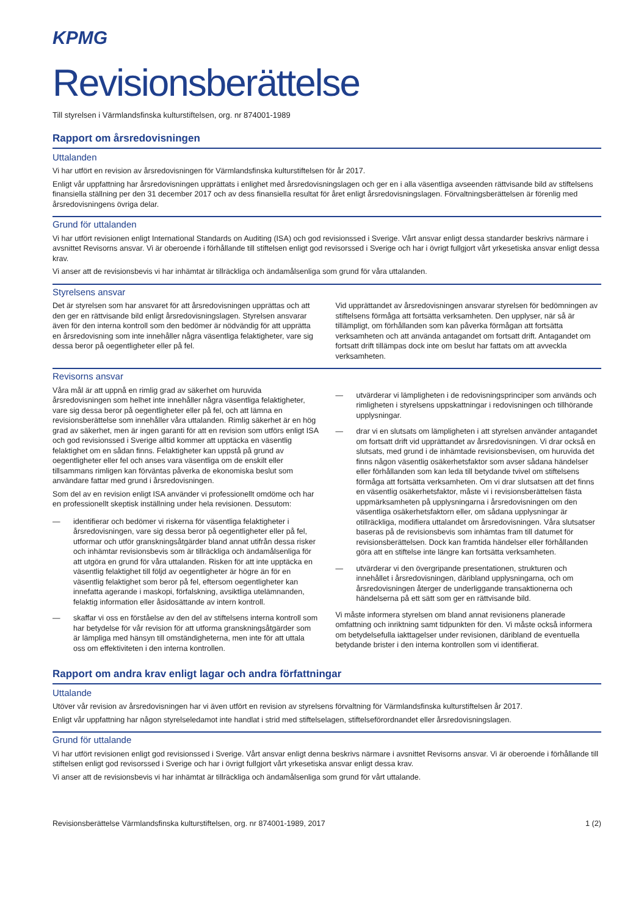KPMG
Revisionsberättelse
Till styrelsen i Värmlandsfinska kulturstiftelsen, org. nr 874001-1989
Rapport om årsredovisningen
Uttalanden
Vi har utfört en revision av årsredovisningen för Värmlandsfinska kulturstiftelsen för år 2017.
Enligt vår uppfattning har årsredovisningen upprättats i enlighet med årsredovisningslagen och ger en i alla väsentliga avseenden rättvisande bild av stiftelsens finansiella ställning per den 31 december 2017 och av dess finansiella resultat för året enligt årsredovisningslagen. Förvaltningsberättelsen är förenlig med årsredovisningens övriga delar.
Grund för uttalanden
Vi har utfört revisionen enligt International Standards on Auditing (ISA) och god revisionssed i Sverige. Vårt ansvar enligt dessa standarder beskrivs närmare i avsnittet Revisorns ansvar. Vi är oberoende i förhållande till stiftelsen enligt god revisorssed i Sverige och har i övrigt fullgjort vårt yrkesetiska ansvar enligt dessa krav.
Vi anser att de revisionsbevis vi har inhämtat är tillräckliga och ändamålsenliga som grund för våra uttalanden.
Styrelsens ansvar
Det är styrelsen som har ansvaret för att årsredovisningen upprättas och att den ger en rättvisande bild enligt årsredovisningslagen. Styrelsen ansvarar även för den interna kontroll som den bedömer är nödvändig för att upprätta en årsredovisning som inte innehåller några väsentliga felaktigheter, vare sig dessa beror på oegentligheter eller på fel.
Vid upprättandet av årsredovisningen ansvarar styrelsen för bedömningen av stiftelsens förmåga att fortsätta verksamheten. Den upplyser, när så är tillämpligt, om förhållanden som kan påverka förmågan att fortsätta verksamheten och att använda antagandet om fortsatt drift. Antagandet om fortsatt drift tillämpas dock inte om beslut har fattats om att avveckla verksamheten.
Revisorns ansvar
Våra mål är att uppnå en rimlig grad av säkerhet om huruvida årsredovisningen som helhet inte innehåller några väsentliga felaktigheter, vare sig dessa beror på oegentligheter eller på fel, och att lämna en revisionsberättelse som innehåller våra uttalanden. Rimlig säkerhet är en hög grad av säkerhet, men är ingen garanti för att en revision som utförs enligt ISA och god revisionssed i Sverige alltid kommer att upptäcka en väsentlig felaktighet om en sådan finns. Felaktigheter kan uppstå på grund av oegentligheter eller fel och anses vara väsentliga om de enskilt eller tillsammans rimligen kan förväntas påverka de ekonomiska beslut som användare fattar med grund i årsredovisningen.
Som del av en revision enligt ISA använder vi professionellt omdöme och har en professionellt skeptisk inställning under hela revisionen. Dessutom:
— identifierar och bedömer vi riskerna för väsentliga felaktigheter i årsredovisningen, vare sig dessa beror på oegentligheter eller på fel, utformar och utför granskningsåtgärder bland annat utifrån dessa risker och inhämtar revisionsbevis som är tillräckliga och ändamålsenliga för att utgöra en grund för våra uttalanden. Risken för att inte upptäcka en väsentlig felaktighet till följd av oegentligheter är högre än för en väsentlig felaktighet som beror på fel, eftersom oegentligheter kan innefatta agerande i maskopi, förfalskning, avsiktliga utelämnanden, felaktig information eller åsidosättande av intern kontroll.
— skaffar vi oss en förståelse av den del av stiftelsens interna kontroll som har betydelse för vår revision för att utforma granskningsåtgärder som är lämpliga med hänsyn till omständigheterna, men inte för att uttala oss om effektiviteten i den interna kontrollen.
— utvärderar vi lämpligheten i de redovisningsprinciper som används och rimligheten i styrelsens uppskattningar i redovisningen och tillhörande upplysningar.
— drar vi en slutsats om lämpligheten i att styrelsen använder antagandet om fortsatt drift vid upprättandet av årsredovisningen. Vi drar också en slutsats, med grund i de inhämtade revisionsbevisen, om huruvida det finns någon väsentlig osäkerhetsfaktor som avser sådana händelser eller förhållanden som kan leda till betydande tvivel om stiftelsens förmåga att fortsätta verksamheten. Om vi drar slutsatsen att det finns en väsentlig osäkerhetsfaktor, måste vi i revisionsberättelsen fästa uppmärksamheten på upplysningarna i årsredovisningen om den väsentliga osäkerhetsfaktorn eller, om sådana upplysningar är otillräckliga, modifiera uttalandet om årsredovisningen. Våra slutsatser baseras på de revisionsbevis som inhämtas fram till datumet för revisionsberättelsen. Dock kan framtida händelser eller förhållanden göra att en stiftelse inte längre kan fortsätta verksamheten.
— utvärderar vi den övergripande presentationen, strukturen och innehållet i årsredovisningen, däribland upplysningarna, och om årsredovisningen återger de underliggande transaktionerna och händelserna på ett sätt som ger en rättvisande bild.
Vi måste informera styrelsen om bland annat revisionens planerade omfattning och inriktning samt tidpunkten för den. Vi måste också informera om betydelsefulla iakttagelser under revisionen, däribland de eventuella betydande brister i den interna kontrollen som vi identifierat.
Rapport om andra krav enligt lagar och andra författningar
Uttalande
Utöver vår revision av årsredovisningen har vi även utfört en revision av styrelsens förvaltning för Värmlandsfinska kulturstiftelsen år 2017.
Enligt vår uppfattning har någon styrelseledamot inte handlat i strid med stiftelselagen, stiftelseförordnandet eller årsredovisningslagen.
Grund för uttalande
Vi har utfört revisionen enligt god revisionssed i Sverige. Vårt ansvar enligt denna beskrivs närmare i avsnittet Revisorns ansvar. Vi är oberoende i förhållande till stiftelsen enligt god revisorssed i Sverige och har i övrigt fullgjort vårt yrkesetiska ansvar enligt dessa krav.
Vi anser att de revisionsbevis vi har inhämtat är tillräckliga och ändamålsenliga som grund för vårt uttalande.
Revisionsberättelse Värmlandsfinska kulturstiftelsen, org. nr 874001-1989, 2017 1 (2)